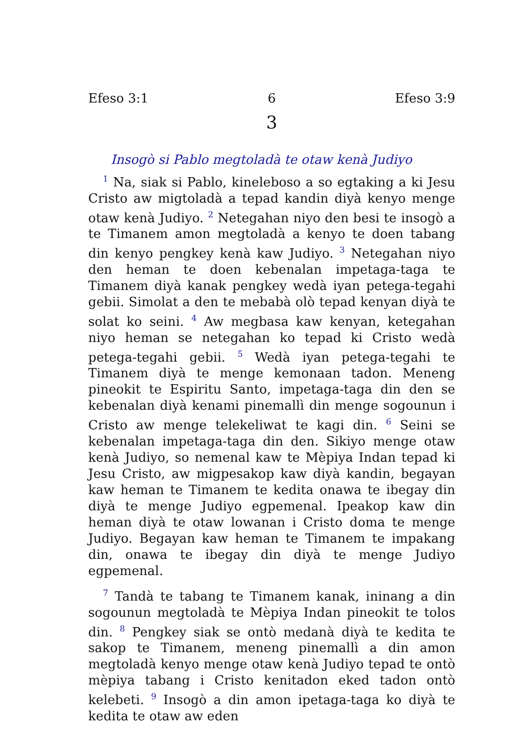Efeso 3:1 6 Efeso 3:9
3
Insogò si Pablo megtoladà te otaw kenà Judiyo
<sup>1</sup> Na, siak si Pablo, kineleboso a so egtaking a ki Jesu Cristo aw migtoladà a tepad kandin diyà kenyo menge otaw kenà Judiyo. <sup>2</sup> Netegahan niyo den besi te insogò a te Timanem amon megtoladà a kenyo te doen tabang din kenyo pengkey kenà kaw Judiyo. <sup>3</sup> Netegahan niyo den heman te doen kebenalan impetaga-taga te Timanem diyà kanak pengkey wedà iyan petega-tegahi gebii. Simolat a den te mebabà olò tepad kenyan diyà te solat ko seini. <sup>4</sup> Aw megbasa kaw kenyan, ketegahan niyo heman se netegahan ko tepad ki Cristo wedà petega-tegahi gebii. <sup>5</sup> Wedà iyan petega-tegahi te Timanem diyà te menge kemonaan tadon. Meneng pineokit te Espiritu Santo, impetaga-taga din den se kebenalan diyà kenami pinemallì din menge sogounun i Cristo aw menge telekeliwat te kagi din. <sup>6</sup> Seini se kebenalan impetaga-taga din den. Sikiyo menge otaw kenà Judiyo, so nemenal kaw te Mèpiya Indan tepad ki Jesu Cristo, aw migpesakop kaw diyà kandin, begayan kaw heman te Timanem te kedita onawa te ibegay din diyà te menge Judiyo egpemenal. Ipeakop kaw din heman diyà te otaw lowanan i Cristo doma te menge Judiyo. Begayan kaw heman te Timanem te impakang din, onawa te ibegay din diyà te menge Judiyo egpemenal.
<sup>7</sup> Tandà te tabang te Timanem kanak, ininang a din sogounun megtoladà te Mèpiya Indan pineokit te tolos din. <sup>8</sup> Pengkey siak se ontò medanà diyà te kedita te sakop te Timanem, meneng pinemallì a din amon megtoladà kenyo menge otaw kenà Judiyo tepad te ontò mèpiya tabang i Cristo kenitadon eked tadon ontò kelebeti. <sup>9</sup> Insogò a din amon ipetaga-taga ko diyà te kedita te otaw aw eden